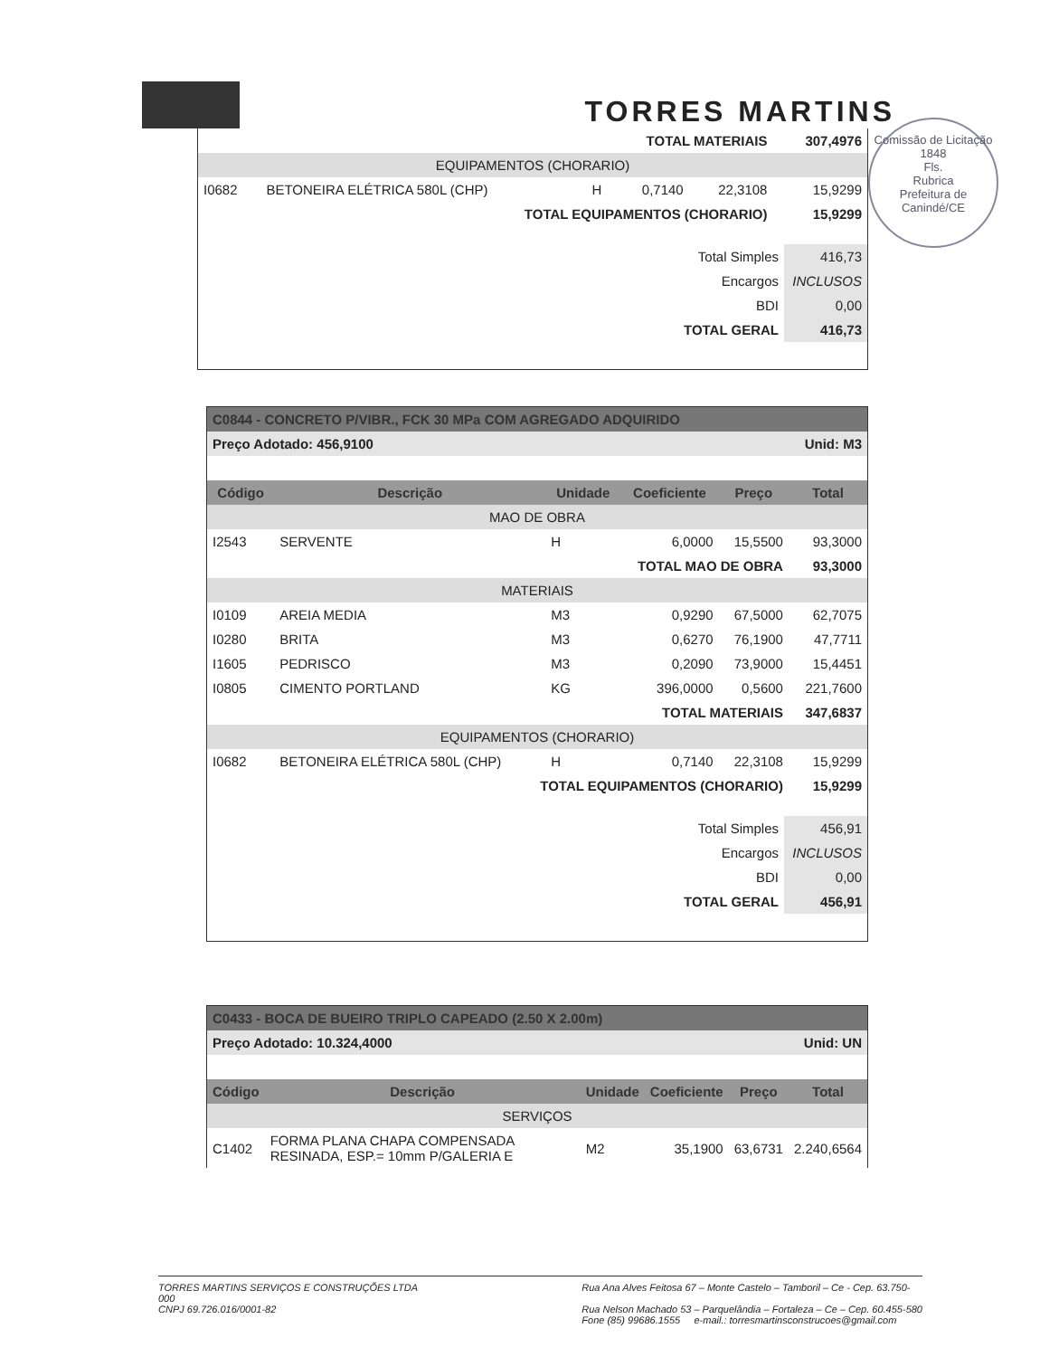TORRES MARTINS
Comissão de Licitação
1848
Fls.
Rubrica
Prefeitura de Canindé/CE
| TOTAL MATERIAIS | | | | | 307,4976 |
| EQUIPAMENTOS (CHORARIO) | | | | | |
| I0682 | BETONEIRA ELÉTRICA 580L (CHP) | H | 0,7140 | 22,3108 | 15,9299 |
| TOTAL EQUIPAMENTOS (CHORARIO) | | | | | 15,9299 |
| Total Simples | 416,73 |
| Encargos | INCLUSOS |
| BDI | 0,00 |
| TOTAL GERAL | 416,73 |
| C0844 - CONCRETO P/VIBR., FCK 30 MPa COM AGREGADO ADQUIRIDO | | | | | |
| Preço Adotado: 456,9100 | | | | Unid: M3 | |
| Código | Descrição | Unidade | Coeficiente | Preço | Total |
| MAO DE OBRA | | | | | |
| I2543 | SERVENTE | H | 6,0000 | 15,5500 | 93,3000 |
| TOTAL MAO DE OBRA | | | | | 93,3000 |
| MATERIAIS | | | | | |
| I0109 | AREIA MEDIA | M3 | 0,9290 | 67,5000 | 62,7075 |
| I0280 | BRITA | M3 | 0,6270 | 76,1900 | 47,7711 |
| I1605 | PEDRISCO | M3 | 0,2090 | 73,9000 | 15,4451 |
| I0805 | CIMENTO PORTLAND | KG | 396,0000 | 0,5600 | 221,7600 |
| TOTAL MATERIAIS | | | | | 347,6837 |
| EQUIPAMENTOS (CHORARIO) | | | | | |
| I0682 | BETONEIRA ELÉTRICA 580L (CHP) | H | 0,7140 | 22,3108 | 15,9299 |
| TOTAL EQUIPAMENTOS (CHORARIO) | | | | | 15,9299 |
| Total Simples | 456,91 |
| Encargos | INCLUSOS |
| BDI | 0,00 |
| TOTAL GERAL | 456,91 |
| C0433 - BOCA DE BUEIRO TRIPLO CAPEADO (2.50 X 2.00m) | | | | | |
| Preço Adotado: 10.324,4000 | | | | Unid: UN | |
| Código | Descrição | Unidade | Coeficiente | Preço | Total |
| SERVIÇOS | | | | | |
| C1402 | FORMA PLANA CHAPA COMPENSADA RESINADA, ESP.= 10mm P/GALERIA E | M2 | 35,1900 | 63,6731 | 2.240,6564 |
TORRES MARTINS SERVIÇOS E CONSTRUÇÕES LTDA
000
CNPJ 69.726.016/0001-82
Rua Ana Alves Feitosa 67 – Monte Castelo – Tamboril – Ce - Cep. 63.750-
Rua Nelson Machado 53 – Parquelândia – Fortaleza – Ce – Cep. 60.455-580
Fone (85) 99686.1555 e-mail.: torresmartinsconstrucoes@gmail.com